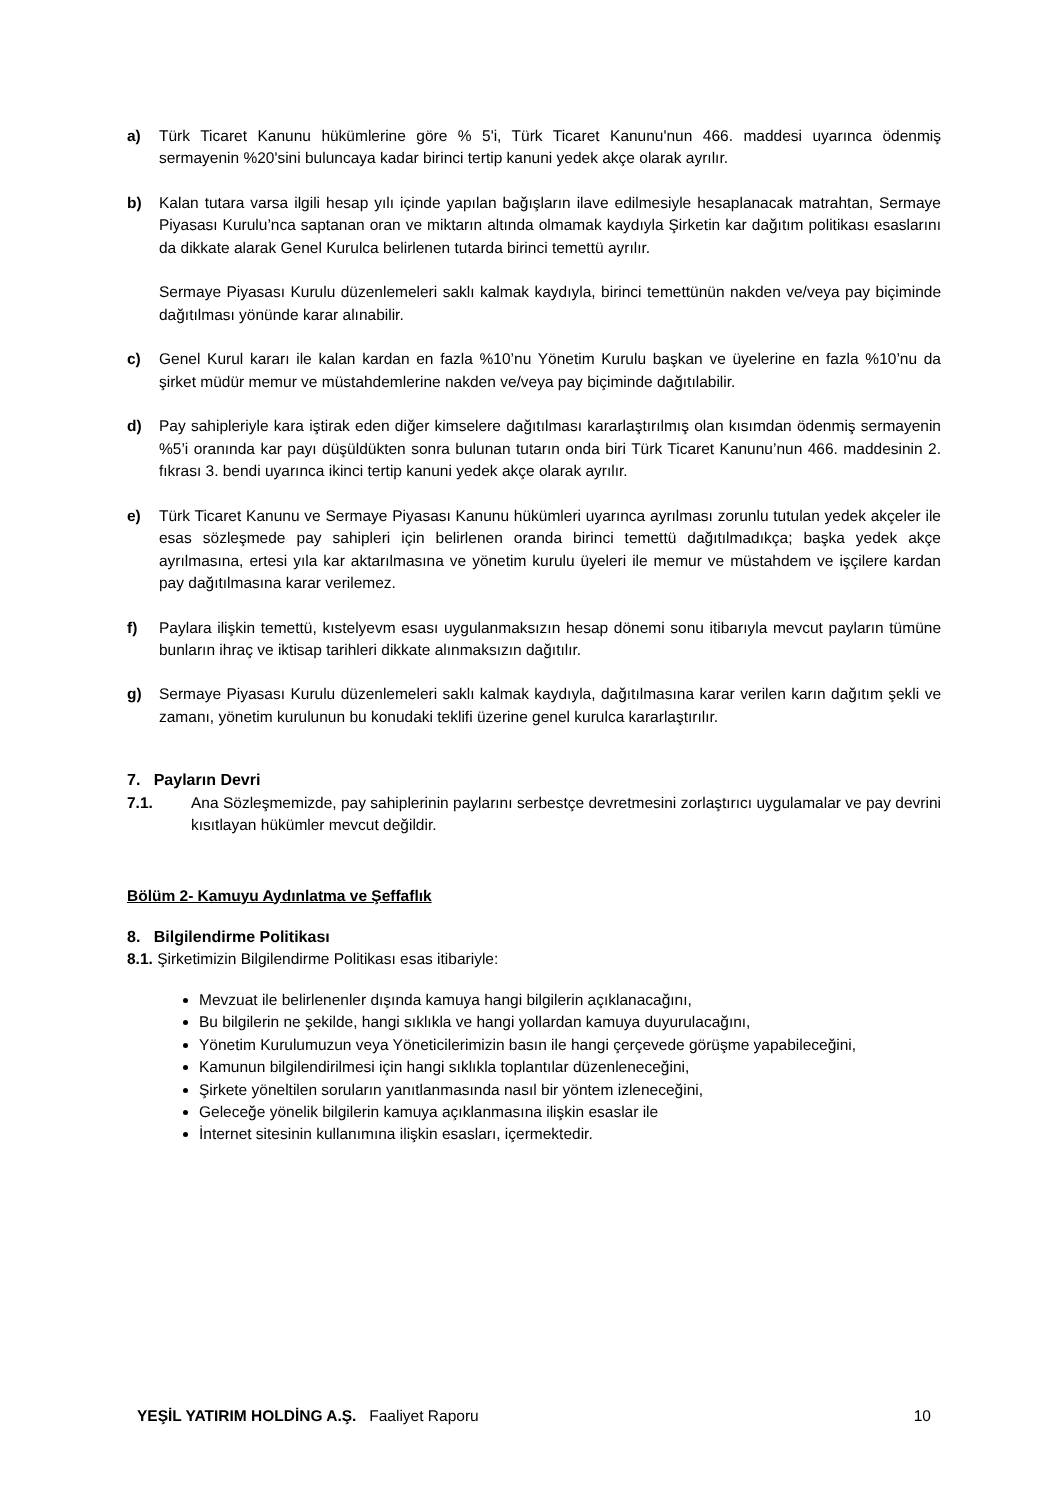a) Türk Ticaret Kanunu hükümlerine göre % 5'i, Türk Ticaret Kanunu'nun 466. maddesi uyarınca ödenmiş sermayenin %20'sini buluncaya kadar birinci tertip kanuni yedek akçe olarak ayrılır.
b) Kalan tutara varsa ilgili hesap yılı içinde yapılan bağışların ilave edilmesiyle hesaplanacak matrahtan, Sermaye Piyasası Kurulu’nca saptanan oran ve miktarın altında olmamak kaydıyla Şirketin kar dağıtım politikası esaslarını da dikkate alarak Genel Kurulca belirlenen tutarda birinci temettü ayrılır.
Sermaye Piyasası Kurulu düzenlemeleri saklı kalmak kaydıyla, birinci temettünün nakden ve/veya pay biçiminde dağıtılması yönünde karar alınabilir.
c) Genel Kurul kararı ile kalan kardan en fazla %10’nu Yönetim Kurulu başkan ve üyelerine en fazla %10’nu da şirket müdür memur ve müstahdemlerine nakden ve/veya pay biçiminde dağıtılabilir.
d) Pay sahipleriyle kara iştirak eden diğer kimselere dağıtılması kararlaştırılmış olan kısımdan ödenmiş sermayenin %5’i oranında kar payı düşüldükten sonra bulunan tutarın onda biri Türk Ticaret Kanunu’nun 466. maddesinin 2. fıkrası 3. bendi uyarınca ikinci tertip kanuni yedek akçe olarak ayrılır.
e) Türk Ticaret Kanunu ve Sermaye Piyasası Kanunu hükümleri uyarınca ayrılması zorunlu tutulan yedek akçeler ile esas sözleşmede pay sahipleri için belirlenen oranda birinci temettü dağıtılmadıkça; başka yedek akçe ayrılmasına, ertesi yıla kar aktarılmasına ve yönetim kurulu üyeleri ile memur ve müstahdem ve işçilere kardan pay dağıtılmasına karar verilemez.
f) Paylara ilişkin temettü, kıstelyevm esası uygulanmaksızın hesap dönemi sonu itibarıyla mevcut payların tümüne bunların ihraç ve iktisap tarihleri dikkate alınmaksızın dağıtılır.
g) Sermaye Piyasası Kurulu düzenlemeleri saklı kalmak kaydıyla, dağıtılmasına karar verilen karın dağıtım şekli ve zamanı, yönetim kurulunun bu konudaki teklifi üzerine genel kurulca kararlaştırılır.
7. Payların Devri
7.1. Ana Sözleşmemizde, pay sahiplerinin paylarını serbestçe devretmesini zorlaştırıcı uygulamalar ve pay devrini kısıtlayan hükümler mevcut değildir.
Bölüm 2- Kamuyu Aydınlatma ve Şeffaflık
8. Bilgilendirme Politikası
8.1. Şirketimizin Bilgilendirme Politikası esas itibariyle:
Mevzuat ile belirlenenler dışında kamuya hangi bilgilerin açıklanacağını,
Bu bilgilerin ne şekilde, hangi sıklıkla ve hangi yollardan kamuya duyurulacağını,
Yönetim Kurulumuzun veya Yöneticilerimizin basın ile hangi çerçevede görüşme yapabileceğini,
Kamunun bilgilendirilmesi için hangi sıklıkla toplantılar düzenleneceğini,
Şirkete yöneltilen soruların yanıtlanmasında nasıl bir yöntem izleneceğini,
Geleceğe yönelik bilgilerin kamuya açıklanmasına ilişkin esaslar ile
İnternet sitesinin kullanımına ilişkin esasları, içermektedir.
YEŞİL YATIRIM HOLDİNG A.Ş. Faaliyet Raporu 10